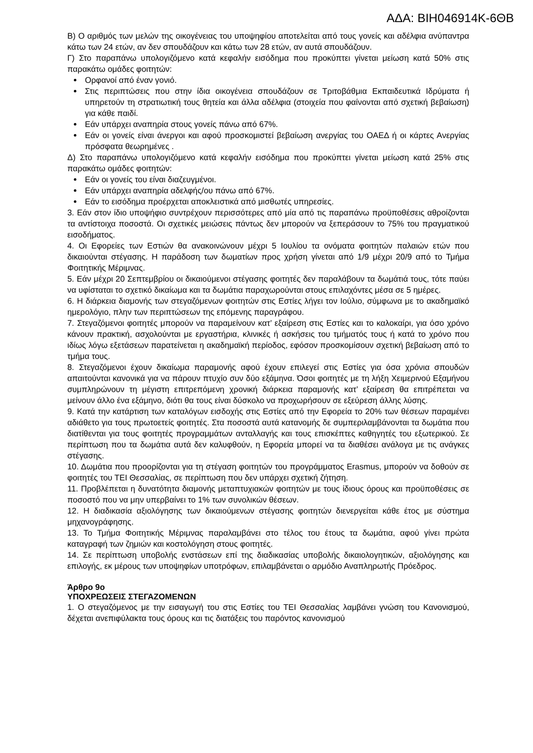ΑΔΑ: ΒΙΗ046914Κ-6ΘΒ
Β) Ο αριθμός των μελών της οικογένειας του υποψηφίου αποτελείται από τους γονείς και αδέλφια ανύπαντρα κάτω των 24 ετών, αν δεν σπουδάζουν και κάτω των 28 ετών, αν αυτά σπουδάζουν.
Γ) Στο παραπάνω υπολογιζόμενο κατά κεφαλήν εισόδημα που προκύπτει γίνεται μείωση κατά 50% στις παρακάτω ομάδες φοιτητών:
Ορφανοί από έναν γονιό.
Στις περιπτώσεις που στην ίδια οικογένεια σπουδάζουν σε Τριτοβάθμια Εκπαιδευτικά Ιδρύματα ή υπηρετούν τη στρατιωτική τους θητεία και άλλα αδέλφια (στοιχεία που φαίνονται από σχετική βεβαίωση) για κάθε παιδί.
Εάν υπάρχει αναπηρία στους γονείς πάνω από 67%.
Εάν οι γονείς είναι άνεργοι και αφού προσκομιστεί βεβαίωση ανεργίας του ΟΑΕΔ ή οι κάρτες Ανεργίας πρόσφατα θεωρημένες .
Δ) Στο παραπάνω υπολογιζόμενο κατά κεφαλήν εισόδημα που προκύπτει γίνεται μείωση κατά 25% στις παρακάτω ομάδες φοιτητών:
Εάν οι γονείς του είναι διαζευγμένοι.
Εάν υπάρχει αναπηρία αδελφής/ου πάνω από 67%.
Εάν το εισόδημα προέρχεται αποκλειστικά από μισθωτές υπηρεσίες.
3. Εάν στον ίδιο υποψήφιο συντρέχουν περισσότερες από μία από τις παραπάνω προϋποθέσεις αθροίζονται τα αντίστοιχα ποσοστά. Οι σχετικές μειώσεις πάντως δεν μπορούν να ξεπεράσουν το 75% του πραγματικού εισοδήματος.
4. Οι Εφορείες των Εστιών θα ανακοινώνουν μέχρι 5 Ιουλίου τα ονόματα φοιτητών παλαιών ετών που δικαιούνται στέγασης. Η παράδοση των δωματίων προς χρήση γίνεται από 1/9 μέχρι 20/9 από το Τμήμα Φοιτητικής Μέριμνας.
5. Εάν μέχρι 20 Σεπτεμβρίου οι δικαιούμενοι στέγασης φοιτητές δεν παραλάβουν τα δωμάτιά τους, τότε παύει να υφίσταται το σχετικό δικαίωμα και τα δωμάτια παραχωρούνται στους επιλαχόντες μέσα σε 5 ημέρες.
6. Η διάρκεια διαμονής των στεγαζόμενων φοιτητών στις Εστίες λήγει τον Ιούλιο, σύμφωνα με το ακαδημαϊκό ημερολόγιο, πλην των περιπτώσεων της επόμενης παραγράφου.
7. Στεγαζόμενοι φοιτητές μπορούν να παραμείνουν κατ’ εξαίρεση στις Εστίες και το καλοκαίρι, για όσο χρόνο κάνουν πρακτική, ασχολούνται με εργαστήρια, κλινικές ή ασκήσεις του τμήματός τους ή κατά το χρόνο που ιδίως λόγω εξετάσεων παρατείνεται η ακαδημαϊκή περίοδος, εφόσον προσκομίσουν σχετική βεβαίωση από το τμήμα τους.
8. Στεγαζόμενοι έχουν δικαίωμα παραμονής αφού έχουν επιλεγεί στις Εστίες για όσα χρόνια σπουδών απαιτούνται κανονικά για να πάρουν πτυχίο συν δύο εξάμηνα. Όσοι φοιτητές με τη λήξη Χειμερινού Εξαμήνου συμπληρώνουν τη μέγιστη επιτρεπόμενη χρονική διάρκεια παραμονής κατ’ εξαίρεση θα επιτρέπεται να μείνουν άλλο ένα εξάμηνο, διότι θα τους είναι δύσκολο να προχωρήσουν σε εξεύρεση άλλης λύσης.
9. Κατά την κατάρτιση των καταλόγων εισδοχής στις Εστίες από την Εφορεία το 20% των θέσεων παραμένει αδιάθετο για τους πρωτοετείς φοιτητές. Στα ποσοστά αυτά κατανομής δε συμπεριλαμβάνονται τα δωμάτια που διατίθενται για τους φοιτητές προγραμμάτων ανταλλαγής και τους επισκέπτες καθηγητές του εξωτερικού. Σε περίπτωση που τα δωμάτια αυτά δεν καλυφθούν, η Εφορεία μπορεί να τα διαθέσει ανάλογα με τις ανάγκες στέγασης.
10. Δωμάτια που προορίζονται για τη στέγαση φοιτητών του προγράμματος Erasmus, μπορούν να δοθούν σε φοιτητές του ΤΕΙ Θεσσαλίας, σε περίπτωση που δεν υπάρχει σχετική ζήτηση.
11. Προβλέπεται η δυνατότητα διαμονής μεταπτυχιακών φοιτητών με τους ίδιους όρους και προϋποθέσεις σε ποσοστό που να μην υπερβαίνει το 1% των συνολικών θέσεων.
12. Η διαδικασία αξιολόγησης των δικαιούμενων στέγασης φοιτητών διενεργείται κάθε έτος με σύστημα μηχανογράφησης.
13. Το Τμήμα Φοιτητικής Μέριμνας παραλαμβάνει στο τέλος του έτους τα δωμάτια, αφού γίνει πρώτα καταγραφή των ζημιών και κοστολόγηση στους φοιτητές.
14. Σε περίπτωση υποβολής ενστάσεων επί της διαδικασίας υποβολής δικαιολογητικών, αξιολόγησης και επιλογής, εκ μέρους των υποψηφίων υποτρόφων, επιλαμβάνεται ο αρμόδιο Αναπληρωτής Πρόεδρος.
Άρθρο 9ο
ΥΠΟΧΡΕΩΣΕΙΣ ΣΤΕΓΑΖΟΜΕΝΩΝ
1. Ο στεγαζόμενος με την εισαγωγή του στις Εστίες του ΤΕΙ Θεσσαλίας λαμβάνει γνώση του Κανονισμού, δέχεται ανεπιφύλακτα τους όρους και τις διατάξεις του παρόντος κανονισμού